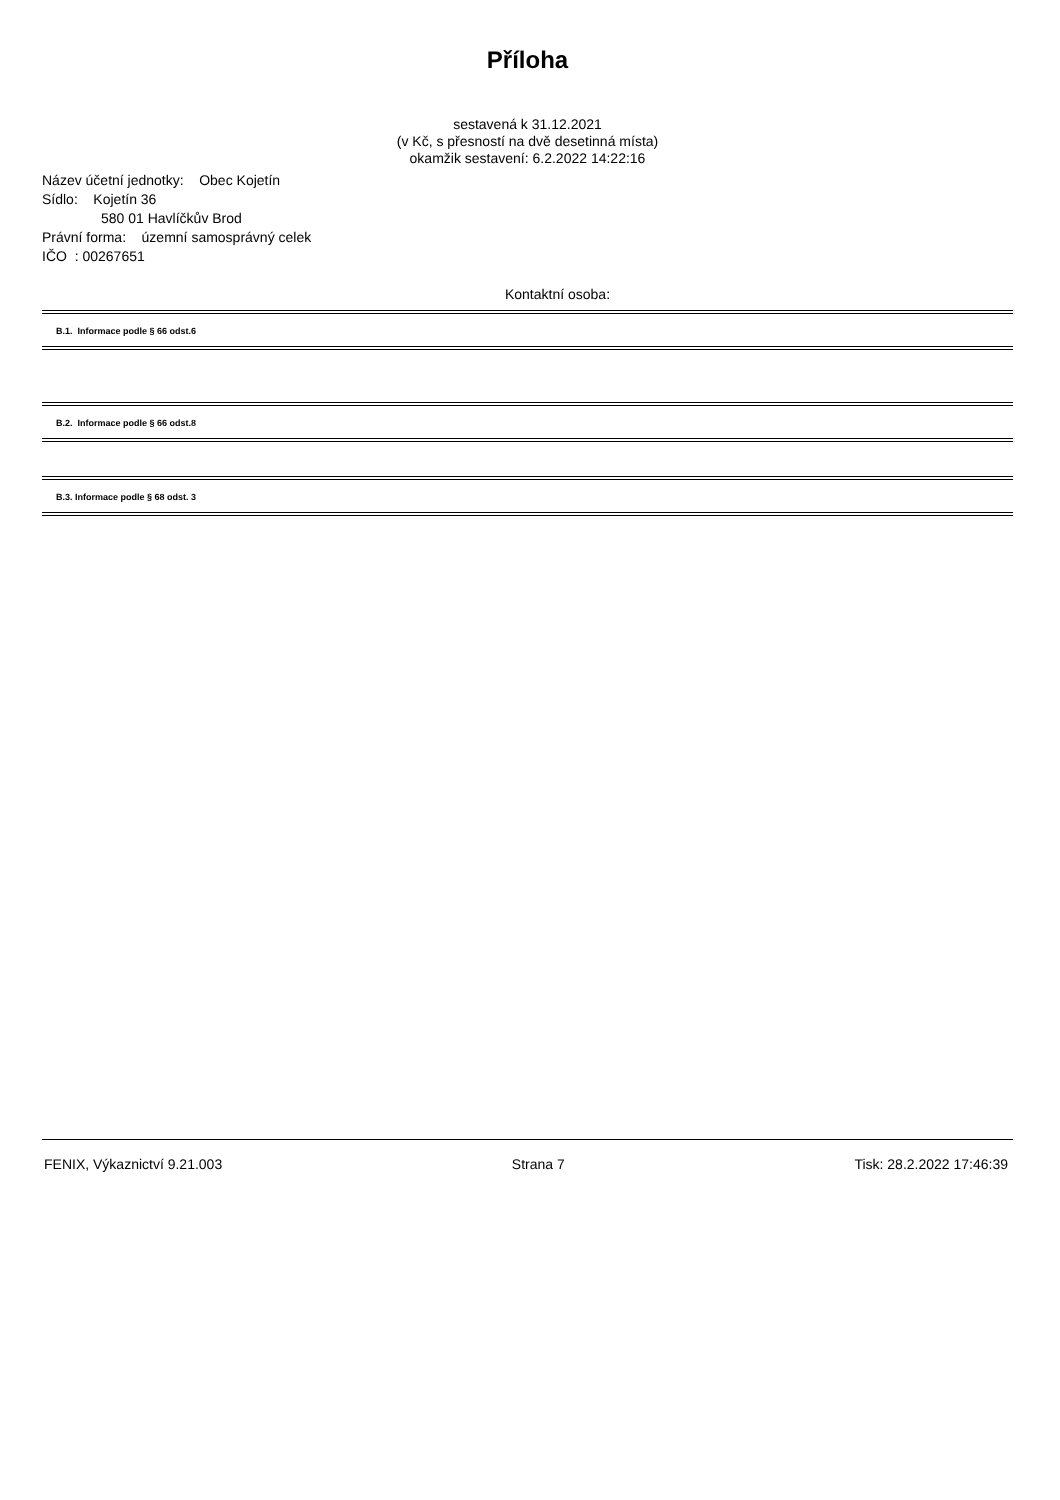Příloha
sestavená k 31.12.2021
(v Kč, s přesností na dvě desetinná místa)
okamžik sestavení: 6.2.2022 14:22:16
Název účetní jednotky: Obec Kojetín
Sídlo: Kojetín 36
580 01 Havlíčkův Brod
Právní forma: územní samosprávný celek
IČO : 00267651
Kontaktní osoba:
B.1. Informace podle § 66 odst.6
B.2. Informace podle § 66 odst.8
B.3. Informace podle § 68 odst. 3
FENIX, Výkaznictví 9.21.003 Strana 7 Tisk: 28.2.2022 17:46:39